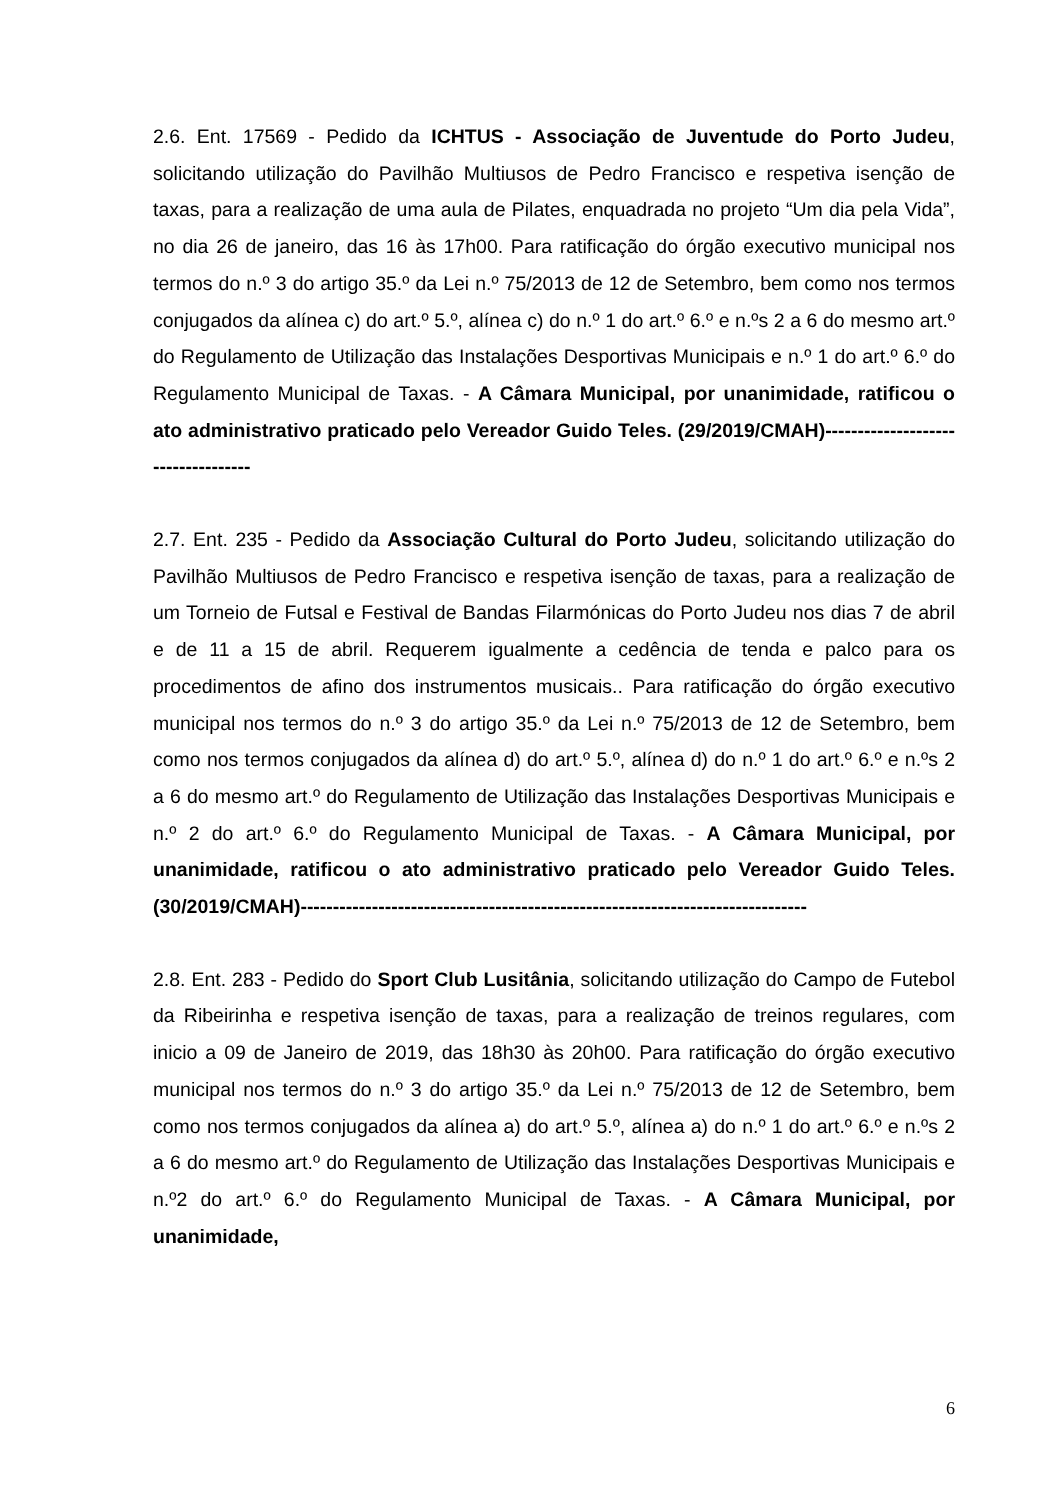2.6. Ent. 17569 - Pedido da ICHTUS - Associação de Juventude do Porto Judeu, solicitando utilização do Pavilhão Multiusos de Pedro Francisco e respetiva isenção de taxas, para a realização de uma aula de Pilates, enquadrada no projeto “Um dia pela Vida”, no dia 26 de janeiro, das 16 às 17h00. Para ratificação do órgão executivo municipal nos termos do n.º 3 do artigo 35.º da Lei n.º 75/2013 de 12 de Setembro, bem como nos termos conjugados da alínea c) do art.º 5.º, alínea c) do n.º 1 do art.º 6.º e n.ºs 2 a 6 do mesmo art.º do Regulamento de Utilização das Instalações Desportivas Municipais e n.º 1 do art.º 6.º do Regulamento Municipal de Taxas. - A Câmara Municipal, por unanimidade, ratificou o ato administrativo praticado pelo Vereador Guido Teles. (29/2019/CMAH)-----------------------------------
2.7. Ent. 235 - Pedido da Associação Cultural do Porto Judeu, solicitando utilização do Pavilhão Multiusos de Pedro Francisco e respetiva isenção de taxas, para a realização de um Torneio de Futsal e Festival de Bandas Filarmónicas do Porto Judeu nos dias 7 de abril e de 11 a 15 de abril. Requerem igualmente a cedência de tenda e palco para os procedimentos de afino dos instrumentos musicais.. Para ratificação do órgão executivo municipal nos termos do n.º 3 do artigo 35.º da Lei n.º 75/2013 de 12 de Setembro, bem como nos termos conjugados da alínea d) do art.º 5.º, alínea d) do n.º 1 do art.º 6.º e n.ºs 2 a 6 do mesmo art.º do Regulamento de Utilização das Instalações Desportivas Municipais e n.º 2 do art.º 6.º do Regulamento Municipal de Taxas. - A Câmara Municipal, por unanimidade, ratificou o ato administrativo praticado pelo Vereador Guido Teles.(30/2019/CMAH)------------------------------------------------------------------------------
2.8. Ent. 283 - Pedido do Sport Club Lusitânia, solicitando utilização do Campo de Futebol da Ribeirinha e respetiva isenção de taxas, para a realização de treinos regulares, com inicio a 09 de Janeiro de 2019, das 18h30 às 20h00. Para ratificação do órgão executivo municipal nos termos do n.º 3 do artigo 35.º da Lei n.º 75/2013 de 12 de Setembro, bem como nos termos conjugados da alínea a) do art.º 5.º, alínea a) do n.º 1 do art.º 6.º e n.ºs 2 a 6 do mesmo art.º do Regulamento de Utilização das Instalações Desportivas Municipais e n.º2 do art.º 6.º do Regulamento Municipal de Taxas. - A Câmara Municipal, por unanimidade,
6